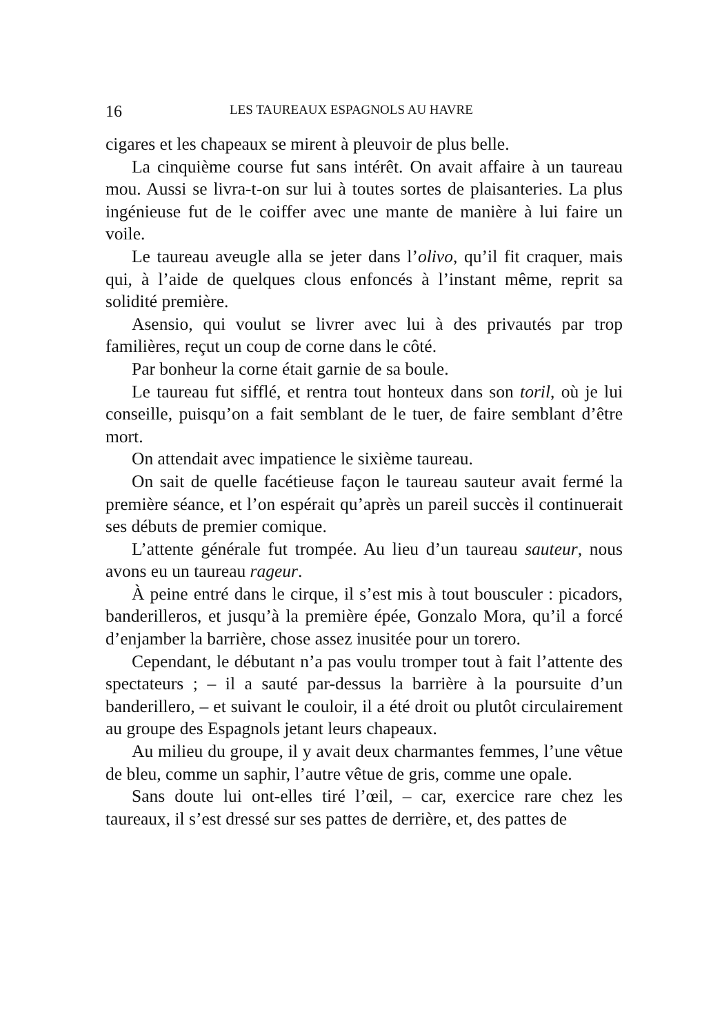16 LES TAUREAUX ESPAGNOLS AU HAVRE
cigares et les chapeaux se mirent à pleuvoir de plus belle.
La cinquième course fut sans intérêt. On avait affaire à un taureau mou. Aussi se livra-t-on sur lui à toutes sortes de plaisanteries. La plus ingénieuse fut de le coiffer avec une mante de manière à lui faire un voile.
Le taureau aveugle alla se jeter dans l’olivo, qu’il fit craquer, mais qui, à l’aide de quelques clous enfoncés à l’instant même, reprit sa solidité première.
Asensio, qui voulut se livrer avec lui à des privautés par trop familières, reçut un coup de corne dans le côté.
Par bonheur la corne était garnie de sa boule.
Le taureau fut sifflé, et rentra tout honteux dans son toril, où je lui conseille, puisqu’on a fait semblant de le tuer, de faire semblant d’être mort.
On attendait avec impatience le sixième taureau.
On sait de quelle facétieuse façon le taureau sauteur avait fermé la première séance, et l’on espérait qu’après un pareil succès il continuerait ses débuts de premier comique.
L’attente générale fut trompée. Au lieu d’un taureau sauteur, nous avons eu un taureau rageur.
À peine entré dans le cirque, il s’est mis à tout bousculer : picadors, banderilleros, et jusqu’à la première épée, Gonzalo Mora, qu’il a forcé d’enjamber la barrière, chose assez inusitée pour un torero.
Cependant, le débutant n’a pas voulu tromper tout à fait l’attente des spectateurs ; – il a sauté par-dessus la barrière à la poursuite d’un banderillero, – et suivant le couloir, il a été droit ou plutôt circulairement au groupe des Espagnols jetant leurs chapeaux.
Au milieu du groupe, il y avait deux charmantes femmes, l’une vêtue de bleu, comme un saphir, l’autre vêtue de gris, comme une opale.
Sans doute lui ont-elles tiré l’œil, – car, exercice rare chez les taureaux, il s’est dressé sur ses pattes de derrière, et, des pattes de